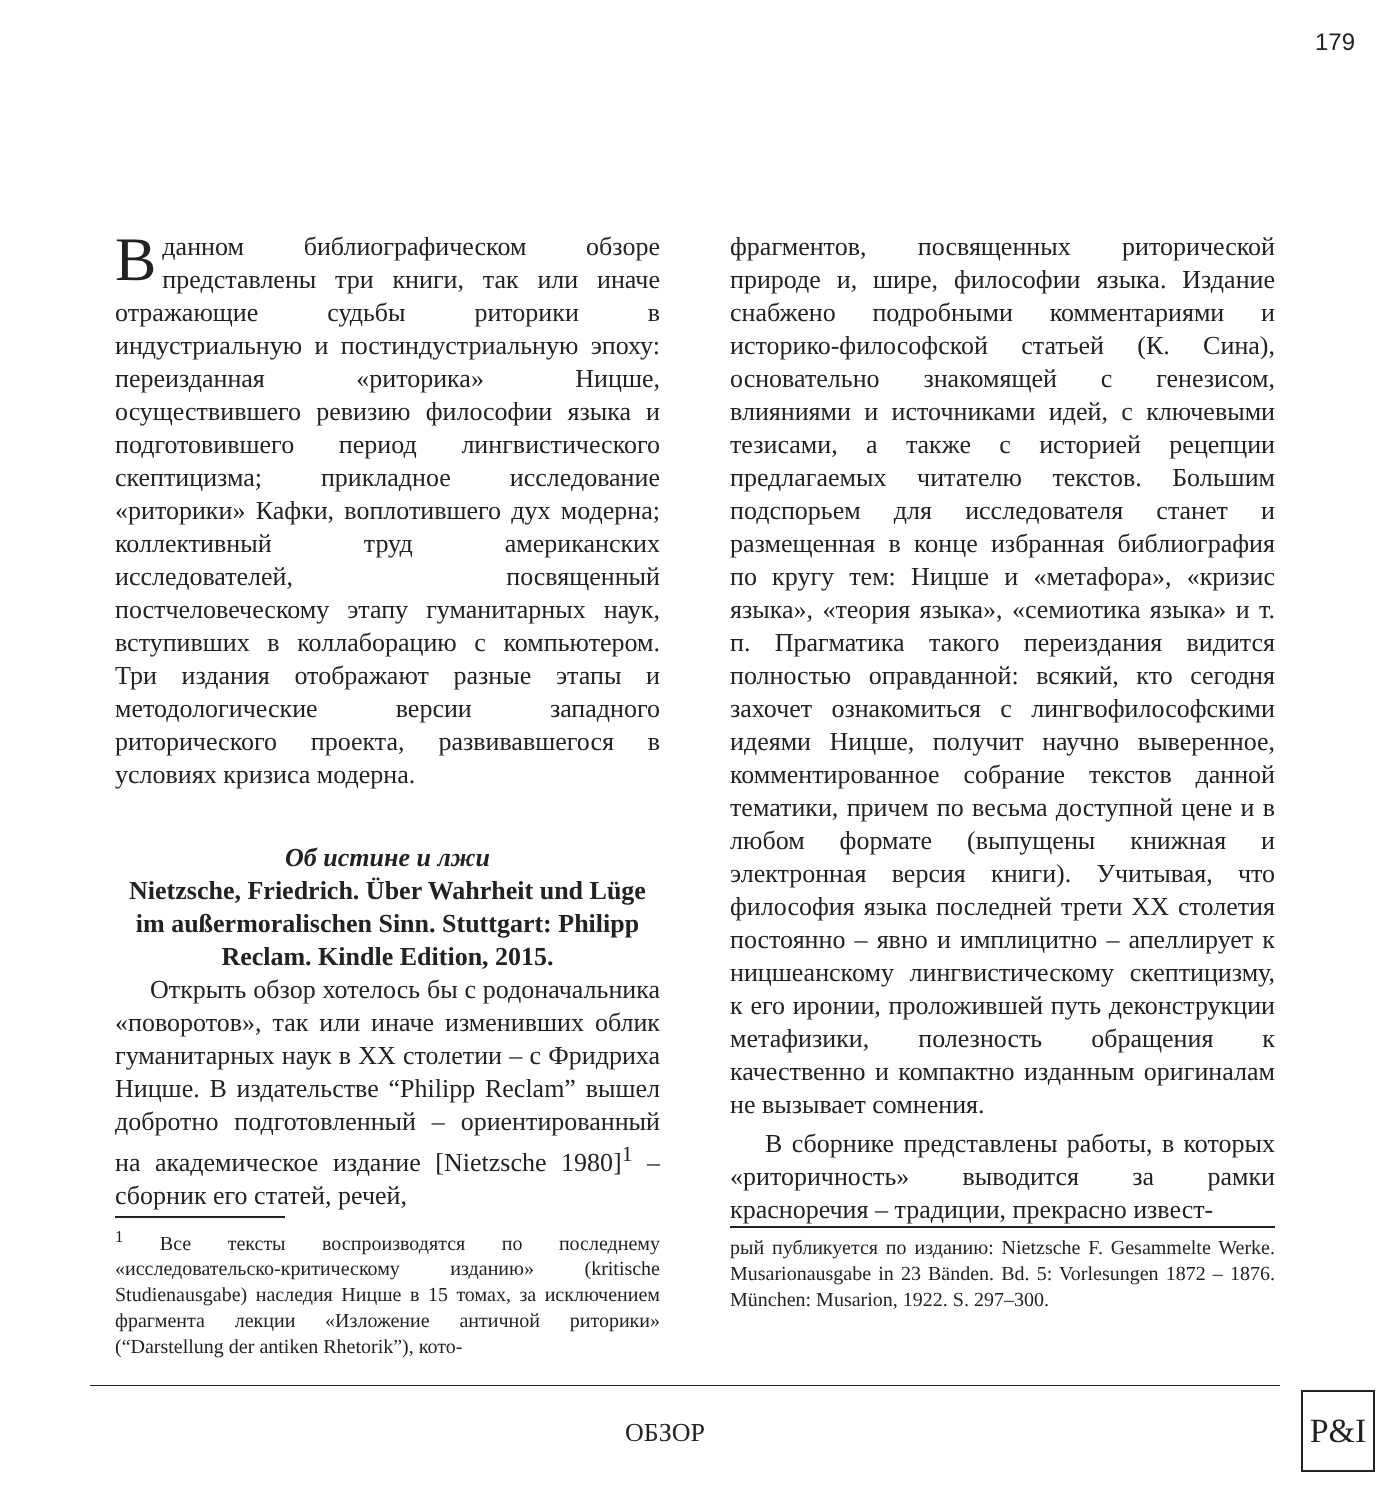179
Вданном библиографическом обзоре представлены три книги, так или иначе отражающие судьбы риторики в индустриальную и постиндустриальную эпоху: переизданная «риторика» Ницше, осуществившего ревизию философии языка и подготовившего период лингвистического скептицизма; прикладное исследование «риторики» Кафки, воплотившего дух модерна; коллективный труд американских исследователей, посвященный постчеловеческому этапу гуманитарных наук, вступивших в коллаборацию с компьютером. Три издания отображают разные этапы и методологические версии западного риторического проекта, развивавшегося в условиях кризиса модерна.
Об истине и лжи
Nietzsche, Friedrich. Über Wahrheit und Lüge im außermoralischen Sinn. Stuttgart: Philipp Reclam. Kindle Edition, 2015.
Открыть обзор хотелось бы с родоначальника «поворотов», так или иначе изменивших облик гуманитарных наук в XX столетии – с Фридриха Ницше. В издательстве “Philipp Reclam” вышел добротно подготовленный – ориентированный на академическое издание [Nietzsche 1980]<sup>1</sup> – сборник его статей, речей,
<sup>1</sup> Все тексты воспроизводятся по последнему «исследовательско-критическому изданию» (kritische Studienausgabe) наследия Ницше в 15 томах, за исключением фрагмента лекции «Изложение античной риторики» (“Darstellung der antiken Rhetorik”), кото-
фрагментов, посвященных риторической природе и, шире, философии языка. Издание снабжено подробными комментариями и историко-философской статьей (К. Сина), основательно знакомящей с генезисом, влияниями и источниками идей, с ключевыми тезисами, а также с историей рецепции предлагаемых читателю текстов. Большим подспорьем для исследователя станет и размещенная в конце избранная библиография по кругу тем: Ницше и «метафора», «кризис языка», «теория языка», «семиотика языка» и т. п. Прагматика такого переиздания видится полностью оправданной: всякий, кто сегодня захочет ознакомиться с лингвофилософскими идеями Ницше, получит научно выверенное, комментированное собрание текстов данной тематики, причем по весьма доступной цене и в любом формате (выпущены книжная и электронная версия книги). Учитывая, что философия языка последней трети XX столетия постоянно – явно и имплицитно – апеллирует к ницшеанскому лингвистическому скептицизму, к его иронии, проложившей путь деконструкции метафизики, полезность обращения к качественно и компактно изданным оригиналам не вызывает сомнения.
В сборнике представлены работы, в которых «риторичность» выводится за рамки красноречия – традиции, прекрасно извест-
рый публикуется по изданию: Nietzsche F. Gesammelte Werke. Musarionausgabe in 23 Bänden. Bd. 5: Vorlesungen 1872 – 1876. München: Musarion, 1922. S. 297–300.
ОБЗОР
P&I